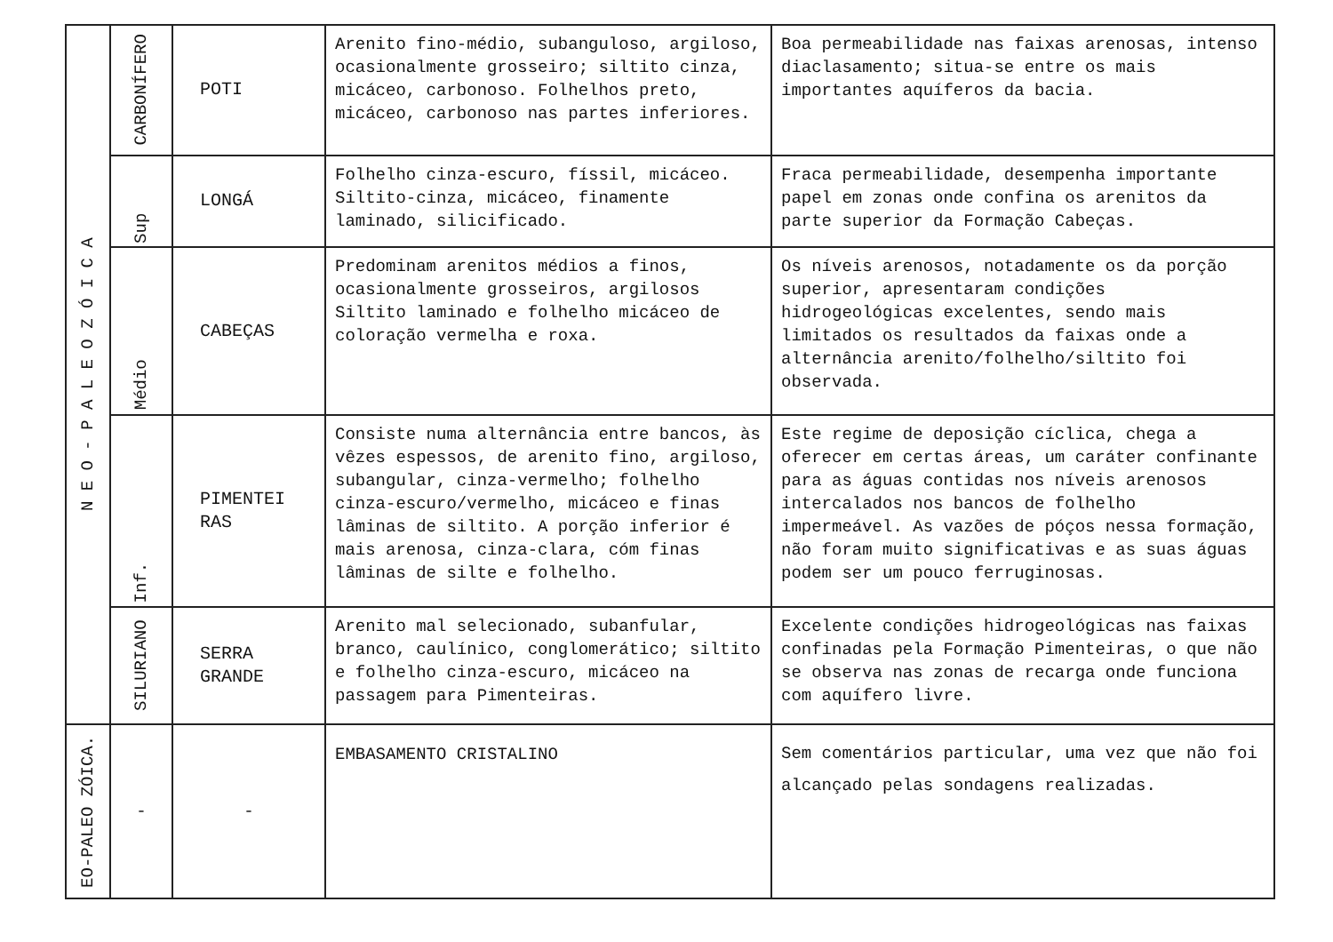| N E O - P A L E O Z Ó I C A | CARBONÍFERO | POTI | Arenito fino-médio, subanguloso, argiloso, ocasionalmente grosseiro; siltito cinza, micáceo, carbonoso. Folhelhos preto, micáceo, carbonoso nas partes inferiores. | Boa permeabilidade nas faixas arenosas, intenso diaclasamento; situa-se entre os mais importantes aquíferos da bacia. |
| | Sup | LONGÁ | Folhelho cinza-escuro, físsil, micáceo. Siltito-cinza, micáceo, finamente laminado, silicificado. | Fraca permeabilidade, desempenha importante papel em zonas onde confina os arenitos da parte superior da Formação Cabeças. |
| | Médio | CABEÇAS | Predominam arenitos médios a finos, ocasionalmente grosseiros, argilosos Siltito laminado e folhelho micáceo de coloração vermelha e roxa. | Os níveis arenosos, notadamente os da porção superior, apresentaram condições hidrogeológicas excelentes, sendo mais limitados os resultados da faixas onde a alternância arenito/folhelho/siltito foi observada. |
| | Inf. | PIMENTEI RAS | Consiste numa alternância entre bancos, às vêzes espessos, de arenito fino, argiloso, subangular, cinza-vermelho; folhelho cinza-escuro/vermelho, micáceo e finas lâminas de siltito. A porção inferior é mais arenosa, cinza-clara, cóm finas lâminas de silte e folhelho. | Este regime de deposição cíclica, chega a oferecer em certas áreas, um caráter confinante para as águas contidas nos níveis arenosos intercalados nos bancos de folhelho impermeável. As vazões de póços nessa formação, não foram muito significativas e as suas águas podem ser um pouco ferruginosas. |
| | SILURIANO | SERRA GRANDE | Arenito mal selecionado, subanfular, branco, caulínico, conglomerático; siltito e folhelho cinza-escuro, micáceo na passagem para Pimenteiras. | Excelente condições hidrogeológicas nas faixas confinadas pela Formação Pimenteiras, o que não se observa nas zonas de recarga onde funciona com aquífero livre. |
| EO-PALEO ZÓICA. | - | - | EMBASAMENTO CRISTALINO | Sem comentários particular, uma vez que não foi alcançado pelas sondagens realizadas. |